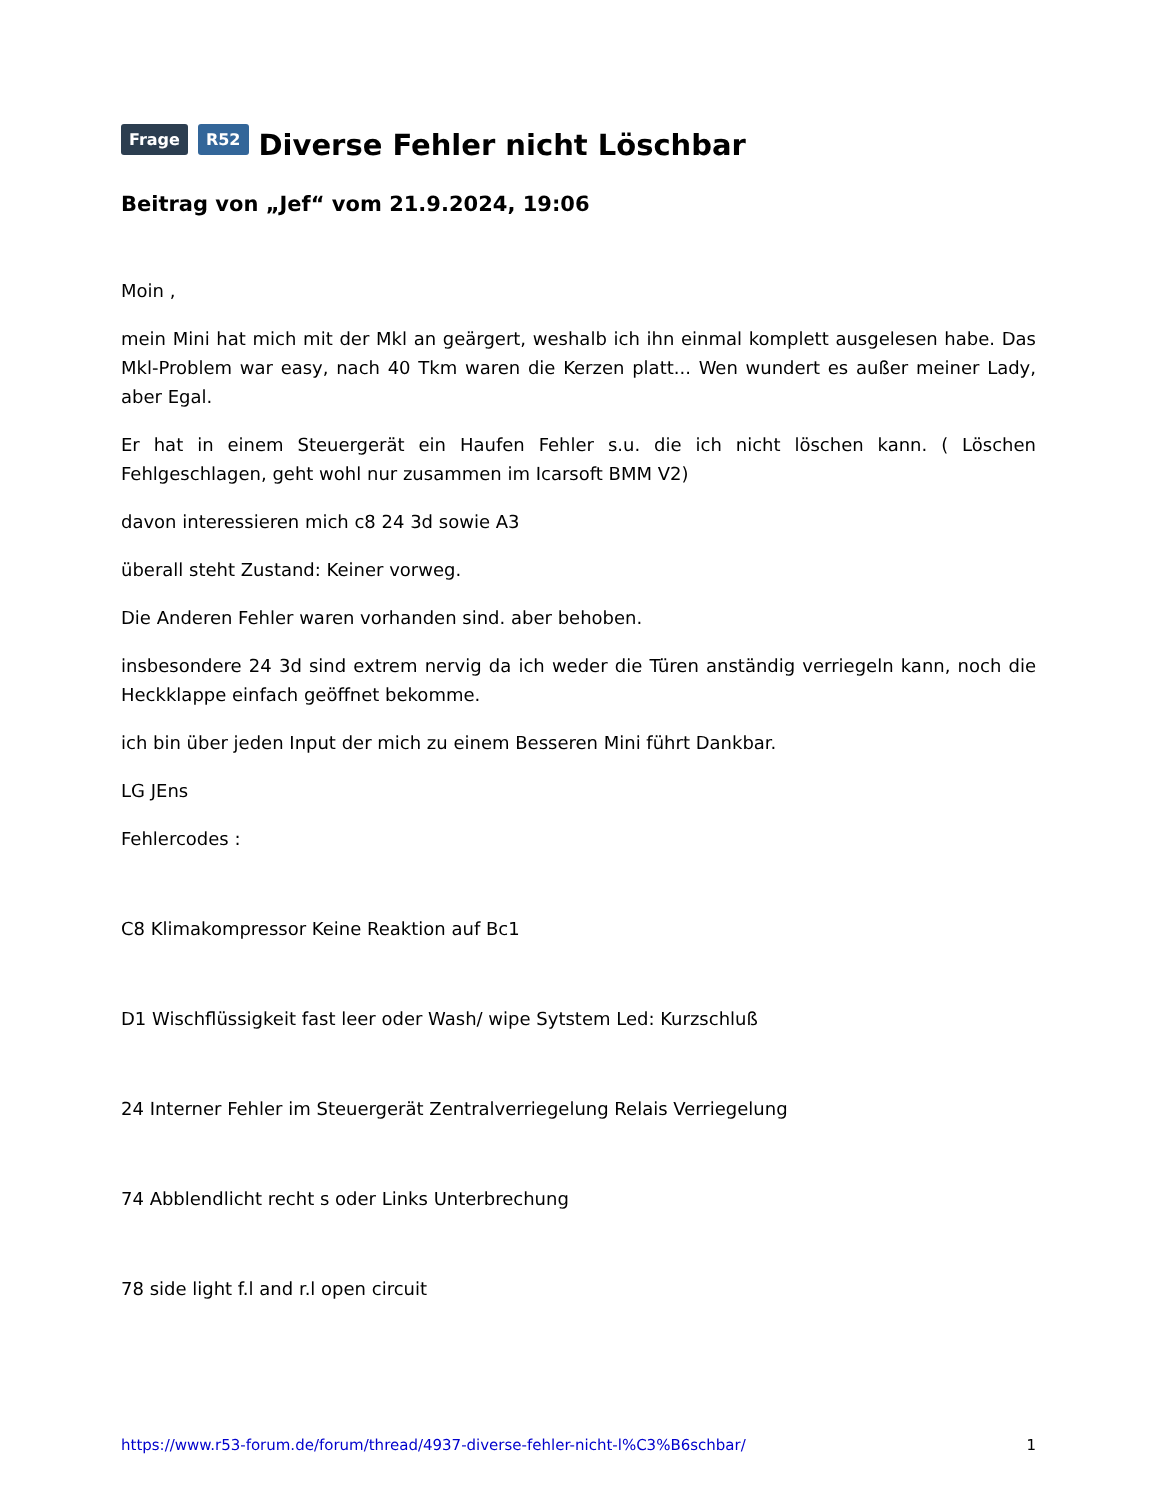Frage R52 Diverse Fehler nicht Löschbar
Beitrag von „Jef“ vom 21.9.2024, 19:06
Moin ,
mein Mini hat mich mit der Mkl an geärgert, weshalb ich ihn einmal komplett ausgelesen habe. Das Mkl-Problem war easy, nach 40 Tkm waren die Kerzen platt... Wen wundert es außer meiner Lady, aber Egal.
Er hat in einem Steuergerät ein Haufen Fehler s.u. die ich nicht löschen kann. ( Löschen Fehlgeschlagen, geht wohl nur zusammen im Icarsoft BMM V2)
davon interessieren mich c8 24 3d sowie A3
überall steht Zustand: Keiner vorweg.
Die Anderen Fehler waren vorhanden sind. aber behoben.
insbesondere 24 3d sind extrem nervig da ich weder die Türen anständig verriegeln kann, noch die Heckklappe einfach geöffnet bekomme.
ich bin über jeden Input der mich zu einem Besseren Mini führt Dankbar.
LG JEns
Fehlercodes :
C8 Klimakompressor Keine Reaktion auf Bc1
D1 Wischflüssigkeit fast leer oder Wash/ wipe Sytstem Led: Kurzschluß
24 Interner Fehler im Steuergerät Zentralverriegelung Relais Verriegelung
74 Abblendlicht recht s oder Links Unterbrechung
78 side light f.l and r.l open circuit
https://www.r53-forum.de/forum/thread/4937-diverse-fehler-nicht-l%C3%B6schbar/ 1